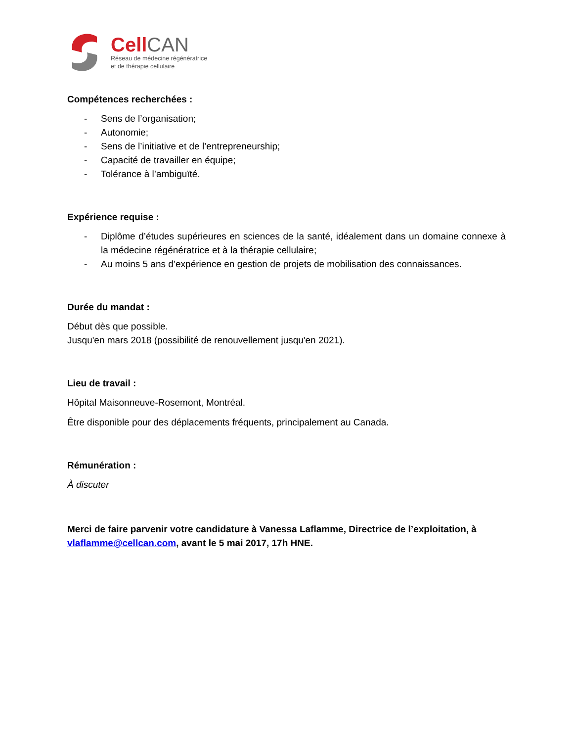Cell CAN
Réseau de médecine régénératrice
et de thérapie cellulaire
Compétences recherchées :
- Sens de l’organisation;
- Autonomie;
- Sens de l’initiative et de l’entrepreneurship;
- Capacité de travailler en équipe;
- Tolérance à l’ambiguïté.
Expérience requise :
- Diplôme d’études supérieures en sciences de la santé, idéalement dans un domaine connexe à la médecine régénératrice et à la thérapie cellulaire;
- Au moins 5 ans d’expérience en gestion de projets de mobilisation des connaissances.
Durée du mandat :
Début dès que possible.
Jusqu'en mars 2018 (possibilité de renouvellement jusqu'en 2021).
Lieu de travail :
Hôpital Maisonneuve-Rosemont, Montréal.
Être disponible pour des déplacements fréquents, principalement au Canada.
Rémunération :
À discuter
Merci de faire parvenir votre candidature à Vanessa Laflamme, Directrice de l’exploitation, à vlaflamme@cellcan.com, avant le 5 mai 2017, 17h HNE.